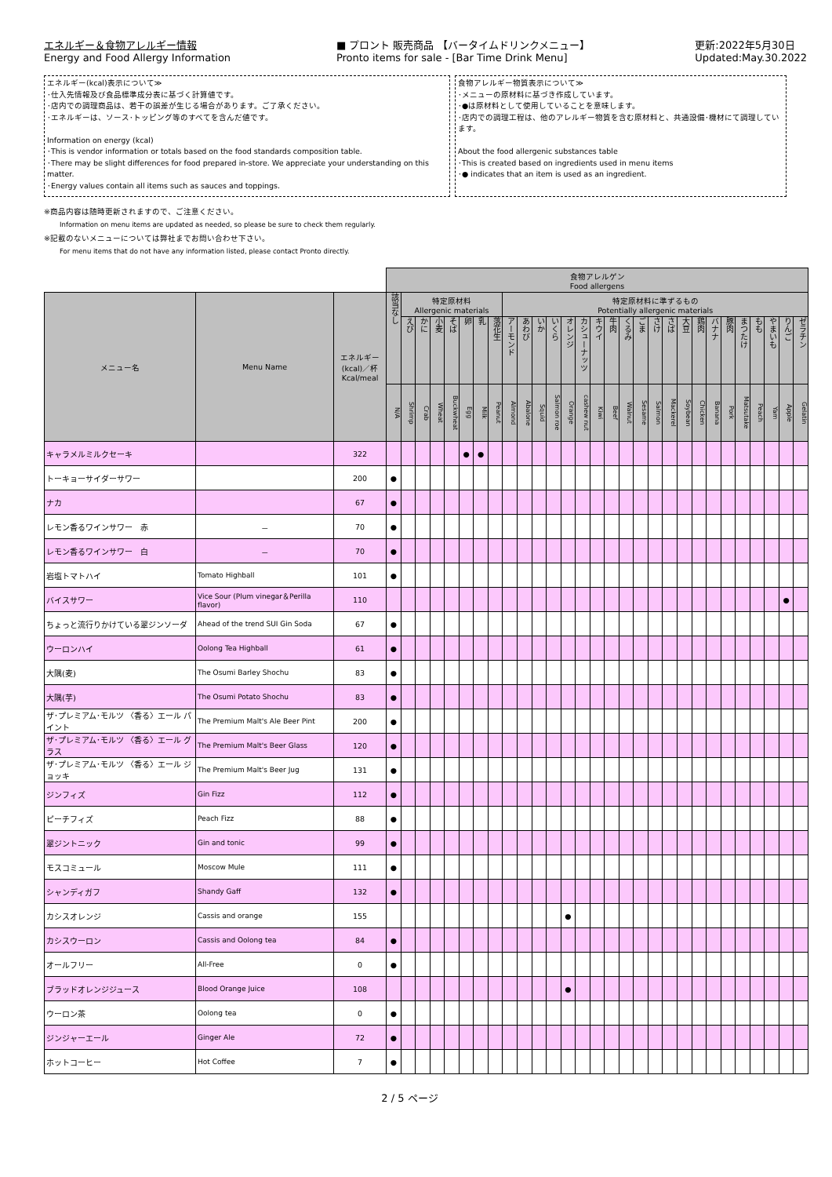エネルギー＆食物アレルギー情報
Energy and Food Allergy Information
■ プロント 販売商品 【バータイムドリンクメニュー】
Pronto items for sale - [Bar Time Drink Menu]
更新:2022年5月30日
Updated:May.30.2022
エネルギー(kcal)表示について≫
･仕入先情報及び食品標準成分表に基づく計算値です。
･店内での調理商品は、若干の誤差が生じる場合があります。ご了承ください。
･エネルギーは、ソース･トッピング等のすべてを含んだ値です。
Information on energy (kcal)
･This is vendor information or totals based on the food standards composition table.
･There may be slight differences for food prepared in-store. We appreciate your understanding on this matter.
･Energy values contain all items such as sauces and toppings.
食物アレルギー物質表示について≫
･メニューの原材料に基づき作成しています。
･●は原材料として使用していることを意味します。
･店内での調理工程は、他のアレルギー物質を含む原材料と、共通設備･機材にて調理しています。
About the food allergenic substances table
･This is created based on ingredients used in menu items
･● indicates that an item is used as an ingredient.
※商品内容は随時更新されますので、ご注意ください。
Information on menu items are updated as needed, so please be sure to check them regularly.
※記載のないメニューについては弊社までお問い合わせ下さい。
For menu items that do not have any information listed, please contact Pronto directly.
| | | | 食物アレルゲン Food allergens | | | | | | | | | | | | | | | | | | | | | | | | | | | | |
| メニュー名 | Menu Name | エネルギー (kcal)／杯 Kcal/meal | 該当なし | 特定原材料 Allergenic materials | | | | | | | 特定原材料に準ずるもの Potentially allergenic materials | | | | | | | | | | | | | | | | | | | | |
| | | | | えび | かに | 小麦 | そば | 卵 | 乳 | 落花生 | アーモンド | あわび | いか | いくら | オレンジ | カシューナッツ | キウイ | 牛肉 | くるみ | ごま | さけ | さば | 大豆 | 鶏肉 | バナナ | 豚肉 | まつたけ | もも | やまいも | りんご | ゼラチン |
| | | | N/A | Shrimp | Crab | Wheat | Buckwheat | Egg | Milk | Peanut | Almond | Abalone | Squid | Salmon roe | Orange | cashew nut | Kiwi | Beef | Walnut | Sesame | Salmon | Mackerel | Soybean | Chicken | Banana | Pork | Matsutake | Peach | Yam | Apple | Gelatin |
| キャラメルミルクセーキ | | 322 | | | | | | ● | ● | | | | | | | | | | | | | | | | | | | | | | |
| トーキョーサイダーサワー | | 200 | ● | | | | | | | | | | | | | | | | | | | | | | | | | | | | |
| ナカ | | 67 | ● | | | | | | | | | | | | | | | | | | | | | | | | | | | | |
| レモン香るワインサワー 赤 | － | 70 | ● | | | | | | | | | | | | | | | | | | | | | | | | | | | | |
| レモン香るワインサワー 白 | － | 70 | ● | | | | | | | | | | | | | | | | | | | | | | | | | | | | |
| 岩塩トマトハイ | Tomato Highball | 101 | ● | | | | | | | | | | | | | | | | | | | | | | | | | | | | |
| バイスサワー | Vice Sour (Plum vinegar＆Perilla flavor) | 110 | | | | | | | | | | | | | | | | | | | | | | | | | | | | ● | |
| ちょっと流行りかけている翠ジンソーダ | Ahead of the trend SUI Gin Soda | 67 | ● | | | | | | | | | | | | | | | | | | | | | | | | | | | | |
| ウーロンハイ | Oolong Tea Highball | 61 | ● | | | | | | | | | | | | | | | | | | | | | | | | | | | | |
| 大隅(麦) | The Osumi Barley Shochu | 83 | ● | | | | | | | | | | | | | | | | | | | | | | | | | | | | |
| 大隅(芋) | The Osumi Potato Shochu | 83 | ● | | | | | | | | | | | | | | | | | | | | | | | | | | | | |
| ザ･プレミアム･モルツ 〈香る〉エール パイント | The Premium Malt's Ale Beer Pint | 200 | ● | | | | | | | | | | | | | | | | | | | | | | | | | | | | |
| ザ･プレミアム･モルツ 〈香る〉エール グラス | The Premium Malt's Beer Glass | 120 | ● | | | | | | | | | | | | | | | | | | | | | | | | | | | | |
| ザ･プレミアム･モルツ 〈香る〉エール ジョッキ | The Premium Malt's Beer Jug | 131 | ● | | | | | | | | | | | | | | | | | | | | | | | | | | | | |
| ジンフィズ | Gin Fizz | 112 | ● | | | | | | | | | | | | | | | | | | | | | | | | | | | | |
| ピーチフィズ | Peach Fizz | 88 | ● | | | | | | | | | | | | | | | | | | | | | | | | | | | | |
| 翠ジントニック | Gin and tonic | 99 | ● | | | | | | | | | | | | | | | | | | | | | | | | | | | | |
| モスコミュール | Moscow Mule | 111 | ● | | | | | | | | | | | | | | | | | | | | | | | | | | | | |
| シャンディガフ | Shandy Gaff | 132 | ● | | | | | | | | | | | | | | | | | | | | | | | | | | | | |
| カシスオレンジ | Cassis and orange | 155 | | | | | | | | | | | | | ● | | | | | | | | | | | | | | | | |
| カシスウーロン | Cassis and Oolong tea | 84 | ● | | | | | | | | | | | | | | | | | | | | | | | | | | | | |
| オールフリー | All-Free | 0 | ● | | | | | | | | | | | | | | | | | | | | | | | | | | | | |
| ブラッドオレンジジュース | Blood Orange Juice | 108 | | | | | | | | | | | | | ● | | | | | | | | | | | | | | | | |
| ウーロン茶 | Oolong tea | 0 | ● | | | | | | | | | | | | | | | | | | | | | | | | | | | | |
| ジンジャーエール | Ginger Ale | 72 | ● | | | | | | | | | | | | | | | | | | | | | | | | | | | | |
| ホットコーヒー | Hot Coffee | 7 | ● | | | | | | | | | | | | | | | | | | | | | | | | | | | | |
2 / 5 ページ